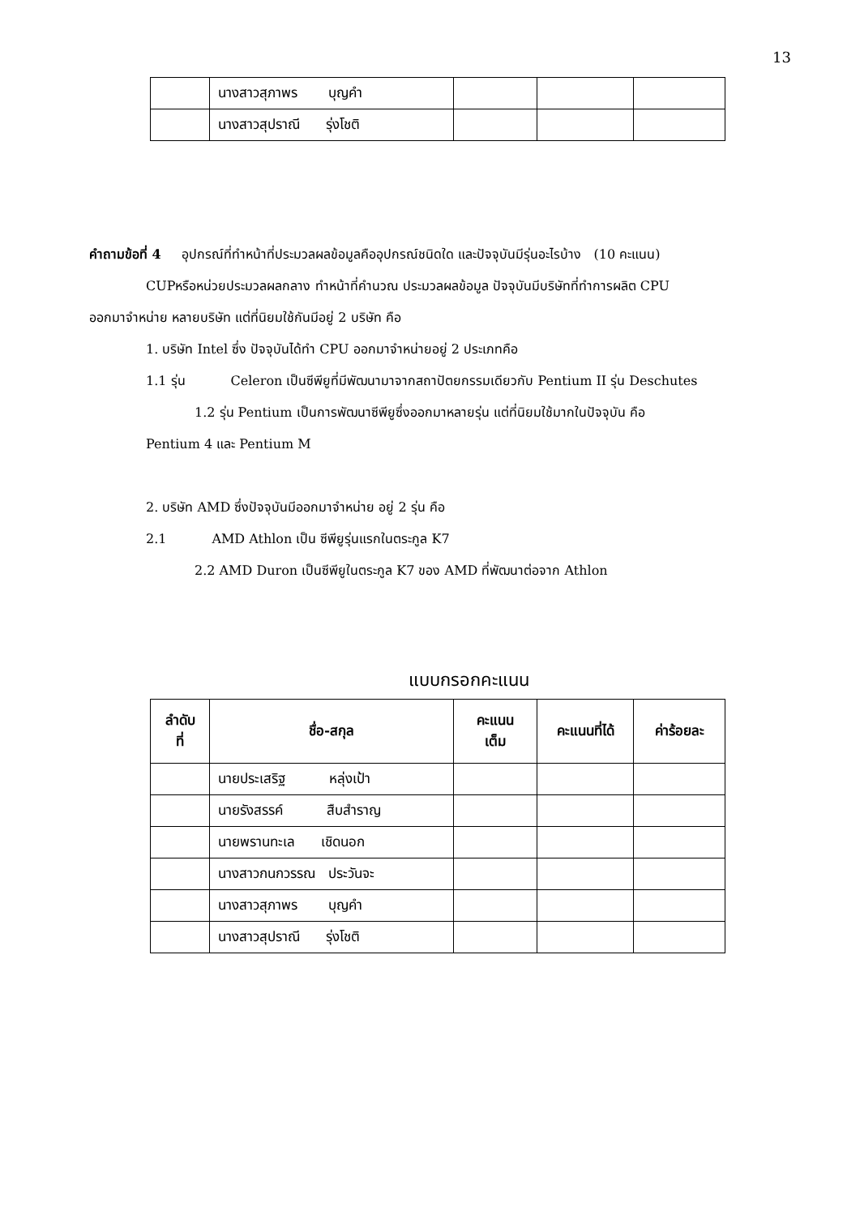13
| | นางสาวสุภาพร บุญคำ | | | |
| | นางสาวสุปราณี รุ่งโชติ | | | |
คำถามข้อที่ 4 อุปกรณ์ที่ทำหน้าที่ประมวลผลข้อมูลคืออุปกรณ์ชนิดใด และปัจจุบันมีรุ่นอะไรบ้าง (10 คะแนน)
CUPหรือหน่วยประมวลผลกลาง ทำหน้าที่คำนวณ ประมวลผลข้อมูล ปัจจุบันมีบริษัทที่ทำการผลิต CPU
ออกมาจำหน่าย หลายบริษัท แต่ที่นิยมใช้กันมีอยู่ 2 บริษัท คือ
1. บริษัท Intel ซึ่ง ปัจจุบันได้ทำ CPU ออกมาจำหน่ายอยู่ 2 ประเภทคือ
1.1 รุ่น Celeron เป็นซีพียูที่มีพัฒนามาจากสถาปัตยกรรมเดียวกับ Pentium II รุ่น Deschutes
1.2 รุ่น Pentium เป็นการพัฒนาซีพียูซึ่งออกมาหลายรุ่น แต่ที่นิยมใช้มากในปัจจุบัน คือ
Pentium 4 และ Pentium M
2. บริษัท AMD ซึ่งปัจจุบันมีออกมาจำหน่าย อยู่ 2 รุ่น คือ
2.1 AMD Athlon เป็น ซีพียูรุ่นแรกในตระกูล K7
2.2 AMD Duron เป็นซีพียูในตระกูล K7 ของ AMD ที่พัฒนาต่อจาก Athlon
แบบกรอกคะแนน
| ลำดับ ที่ | ชื่อ-สกุล | คะแนน เต็ม | คะแนนที่ได้ | ค่าร้อยละ |
| --- | --- | --- | --- | --- |
| | นายประเสริฐ หลุ่งเป้า | | | |
| | นายรังสรรค์ สืบสำราญ | | | |
| | นายพรานทะเล เชิดนอก | | | |
| | นางสาวกนกวรรณ ประวันจะ | | | |
| | นางสาวสุภาพร บุญคำ | | | |
| | นางสาวสุปราณี รุ่งโชติ | | | |